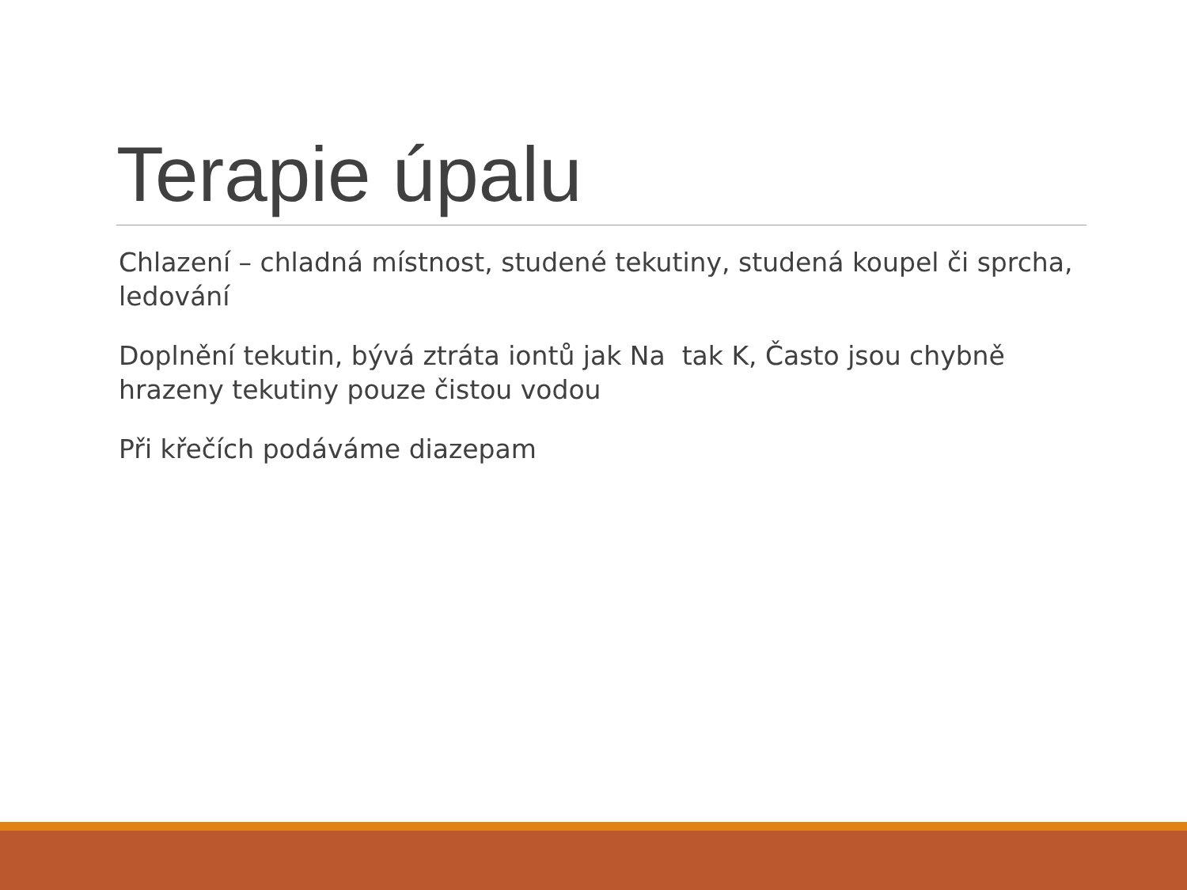Terapie úpalu
Chlazení – chladná místnost, studené tekutiny, studená koupel či sprcha, ledování
Doplnění tekutin, bývá ztráta iontů jak Na tak K, Často jsou chybně hrazeny tekutiny pouze čistou vodou
Při křečích podáváme diazepam